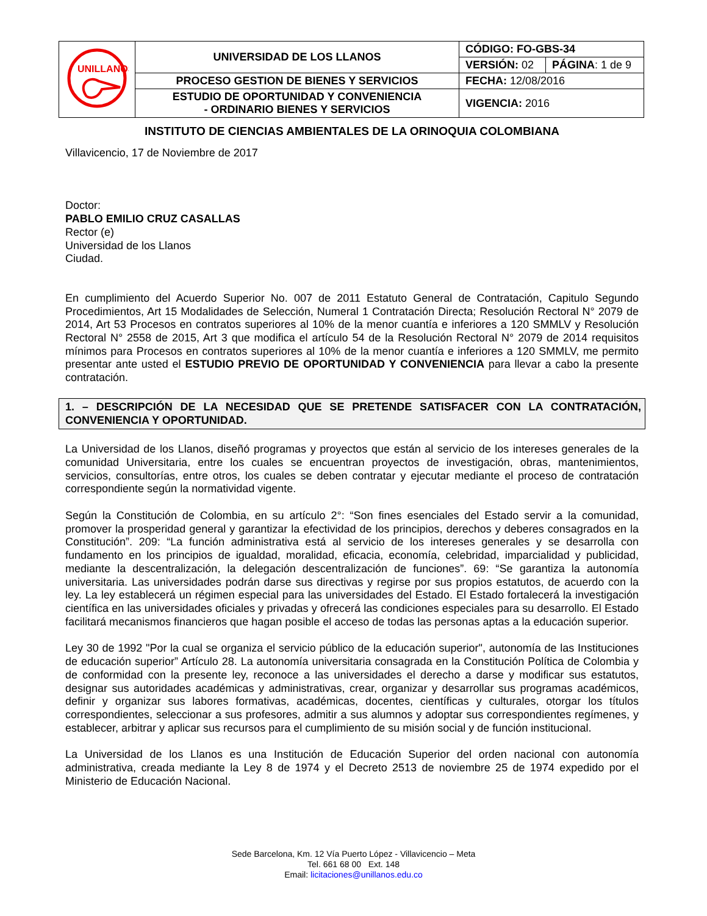| UNILLANOS | UNIVERSIDAD DE LOS LLANOS | CÓDIGO: FO-GBS-34 | |
| | | VERSIÓN: 02 | PÁGINA : 1 de 9 |
| | PROCESO GESTION DE BIENES Y SERVICIOS | FECHA: 12/08/2016 | |
| | ESTUDIO DE OPORTUNIDAD Y CONVENIENCIA - ORDINARIO BIENES Y SERVICIOS | VIGENCIA: 2016 | |
INSTITUTO DE CIENCIAS AMBIENTALES DE LA ORINOQUIA COLOMBIANA
Villavicencio, 17 de Noviembre de 2017
Doctor:
PABLO EMILIO CRUZ CASALLAS
Rector (e)
Universidad de los Llanos
Ciudad.
En cumplimiento del Acuerdo Superior No. 007 de 2011 Estatuto General de Contratación, Capitulo Segundo Procedimientos, Art 15 Modalidades de Selección, Numeral 1 Contratación Directa; Resolución Rectoral N° 2079 de 2014, Art 53 Procesos en contratos superiores al 10% de la menor cuantía e inferiores a 120 SMMLV y Resolución Rectoral N° 2558 de 2015, Art 3 que modifica el artículo 54 de la Resolución Rectoral N° 2079 de 2014 requisitos mínimos para Procesos en contratos superiores al 10% de la menor cuantía e inferiores a 120 SMMLV, me permito presentar ante usted el ESTUDIO PREVIO DE OPORTUNIDAD Y CONVENIENCIA para llevar a cabo la presente contratación.
1. – DESCRIPCIÓN DE LA NECESIDAD QUE SE PRETENDE SATISFACER CON LA CONTRATACIÓN, CONVENIENCIA Y OPORTUNIDAD.
La Universidad de los Llanos, diseñó programas y proyectos que están al servicio de los intereses generales de la comunidad Universitaria, entre los cuales se encuentran proyectos de investigación, obras, mantenimientos, servicios, consultorías, entre otros, los cuales se deben contratar y ejecutar mediante el proceso de contratación correspondiente según la normatividad vigente.
Según la Constitución de Colombia, en su artículo 2°: “Son fines esenciales del Estado servir a la comunidad, promover la prosperidad general y garantizar la efectividad de los principios, derechos y deberes consagrados en la Constitución”. 209: “La función administrativa está al servicio de los intereses generales y se desarrolla con fundamento en los principios de igualdad, moralidad, eficacia, economía, celebridad, imparcialidad y publicidad, mediante la descentralización, la delegación descentralización de funciones”. 69: “Se garantiza la autonomía universitaria. Las universidades podrán darse sus directivas y regirse por sus propios estatutos, de acuerdo con la ley. La ley establecerá un régimen especial para las universidades del Estado. El Estado fortalecerá la investigación científica en las universidades oficiales y privadas y ofrecerá las condiciones especiales para su desarrollo. El Estado facilitará mecanismos financieros que hagan posible el acceso de todas las personas aptas a la educación superior.
Ley 30 de 1992 "Por la cual se organiza el servicio público de la educación superior", autonomía de las Instituciones de educación superior” Artículo 28. La autonomía universitaria consagrada en la Constitución Política de Colombia y de conformidad con la presente ley, reconoce a las universidades el derecho a darse y modificar sus estatutos, designar sus autoridades académicas y administrativas, crear, organizar y desarrollar sus programas académicos, definir y organizar sus labores formativas, académicas, docentes, científicas y culturales, otorgar los títulos correspondientes, seleccionar a sus profesores, admitir a sus alumnos y adoptar sus correspondientes regímenes, y establecer, arbitrar y aplicar sus recursos para el cumplimiento de su misión social y de función institucional.
La Universidad de los Llanos es una Institución de Educación Superior del orden nacional con autonomía administrativa, creada mediante la Ley 8 de 1974 y el Decreto 2513 de noviembre 25 de 1974 expedido por el Ministerio de Educación Nacional.
Sede Barcelona, Km. 12 Vía Puerto López - Villavicencio – Meta
Tel. 661 68 00 Ext. 148
Email: licitaciones@unillanos.edu.co